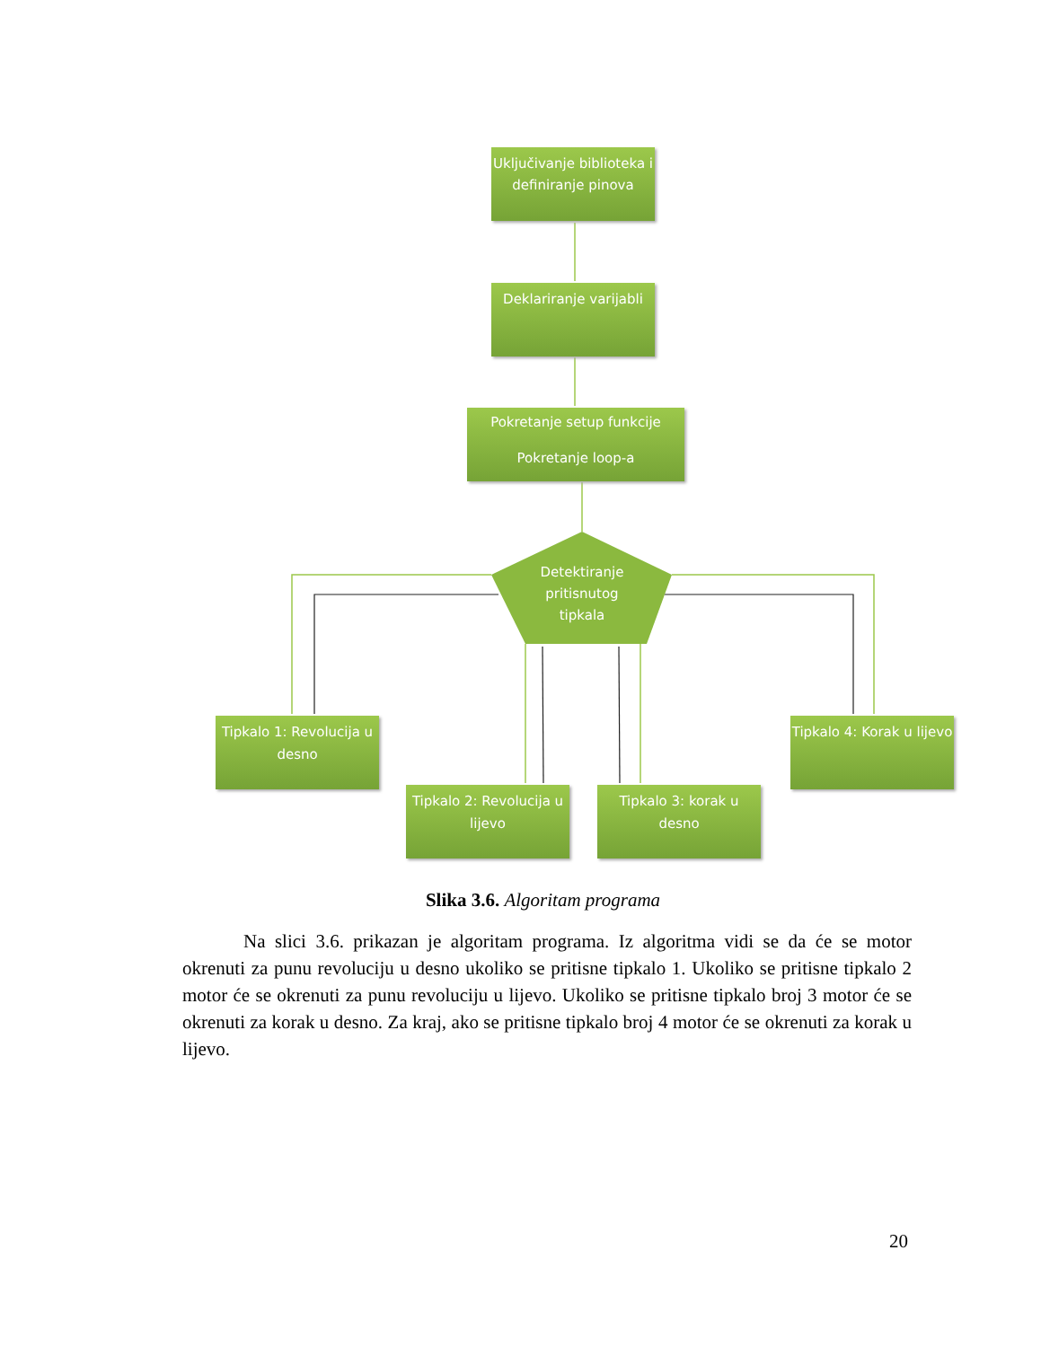Uključivanje biblioteka i definiranje pinova
Deklariranje varijabli
Pokretanje setup funkcije
Pokretanje loop-a
Detektiranje pritisnutog tipkala
Tipkalo 1: Revolucija u desno
Tipkalo 2: Revolucija u lijevo
Tipkalo 3: korak u desno
Tipkalo 4: Korak u lijevo
Slika 3.6. Algoritam programa
Na slici 3.6. prikazan je algoritam programa. Iz algoritma vidi se da će se motor okrenuti za punu revoluciju u desno ukoliko se pritisne tipkalo 1. Ukoliko se pritisne tipkalo 2 motor će se okrenuti za punu revoluciju u lijevo. Ukoliko se pritisne tipkalo broj 3 motor će se okrenuti za korak u desno. Za kraj, ako se pritisne tipkalo broj 4 motor će se okrenuti za korak u lijevo.
20